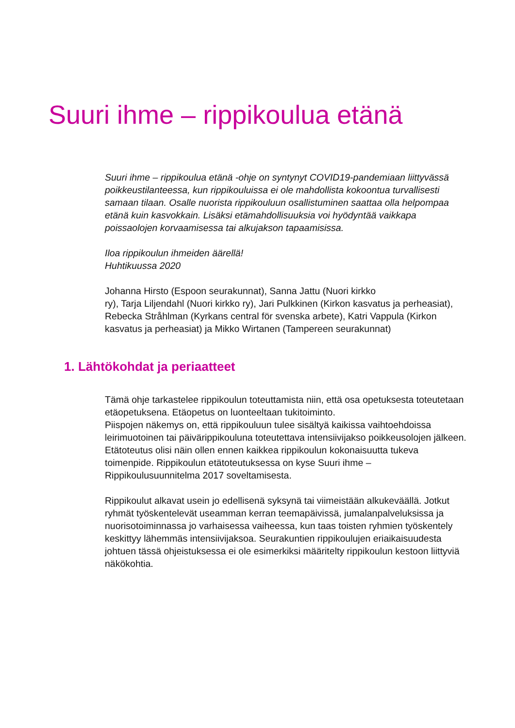Suuri ihme – rippikoulua etänä
Suuri ihme – rippikoulua etänä -ohje on syntynyt COVID19-pandemiaan liittyvässä poikkeustilanteessa, kun rippikouluissa ei ole mahdollista kokoontua turvallisesti samaan tilaan. Osalle nuorista rippikouluun osallistuminen saattaa olla helpompaa etänä kuin kasvokkain. Lisäksi etämahdollisuuksia voi hyödyntää vaikkapa poissaolojen korvaamisessa tai alkujakson tapaamisissa.
Iloa rippikoulun ihmeiden äärellä!
Huhtikuussa 2020
Johanna Hirsto (Espoon seurakunnat), Sanna Jattu (Nuori kirkko
ry), Tarja Liljendahl (Nuori kirkko ry), Jari Pulkkinen (Kirkon kasvatus ja perheasiat), Rebecka Stråhlman (Kyrkans central för svenska arbete), Katri Vappula (Kirkon kasvatus ja perheasiat) ja Mikko Wirtanen (Tampereen seurakunnat)
1. Lähtökohdat ja periaatteet
Tämä ohje tarkastelee rippikoulun toteuttamista niin, että osa opetuksesta toteutetaan etäopetuksena. Etäopetus on luonteeltaan tukitoiminto.
Piispojen näkemys on, että rippikouluun tulee sisältyä kaikissa vaihtoehdoissa leirimuotoinen tai päivärippikouluna toteutettava intensiivijakso poikkeusolojen jälkeen. Etätoteutus olisi näin ollen ennen kaikkea rippikoulun kokonaisuutta tukeva toimenpide. Rippikoulun etätoteutuksessa on kyse Suuri ihme – Rippikoulusuunnitelma 2017 soveltamisesta.
Rippikoulut alkavat usein jo edellisenä syksynä tai viimeistään alkukeväällä. Jotkut ryhmät työskentelevät useamman kerran teemapäivissä, jumalanpalveluksissa ja nuorisotoiminnassa jo varhaisessa vaiheessa, kun taas toisten ryhmien työskentely keskittyy lähemmäs intensiivijaksoa. Seurakuntien rippikoulujen eriaikaisuudesta johtuen tässä ohjeistuksessa ei ole esimerkiksi määritelty rippikoulun kestoon liittyviä näkökohtia.